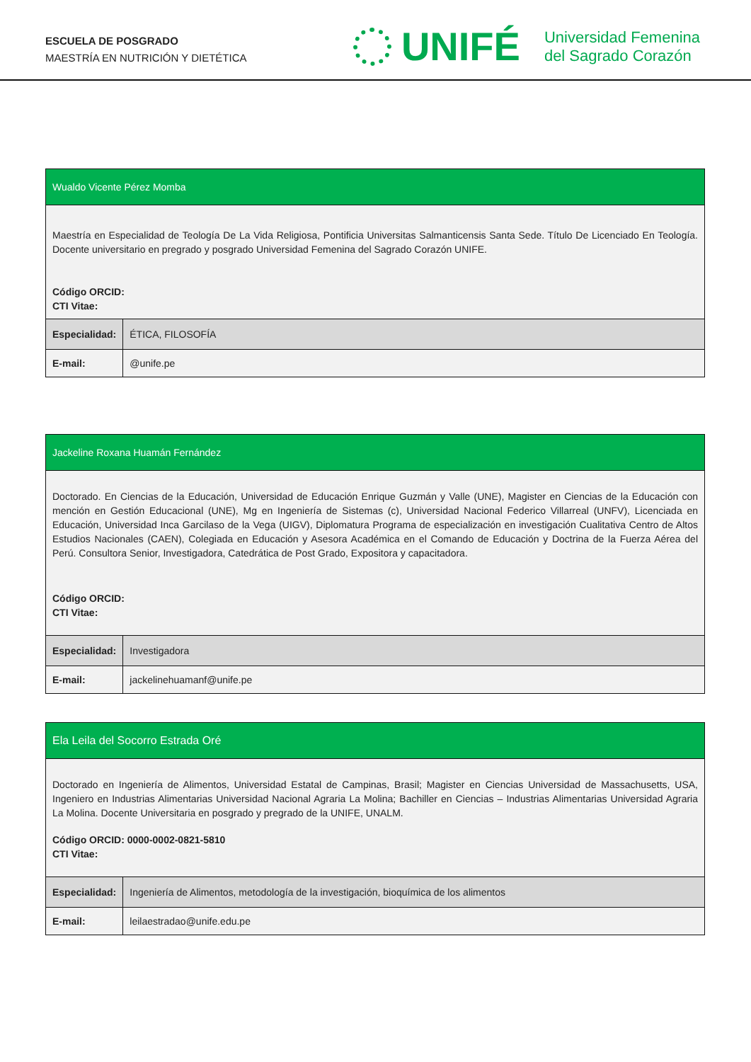ESCUELA DE POSGRADO
MAESTRÍA EN NUTRICIÓN Y DIETÉTICA
UNIFÉ
Universidad Femenina
del Sagrado Corazón
| Wualdo Vicente Pérez Momba | |
| Maestría en Especialidad de Teología De La Vida Religiosa, Pontificia Universitas Salmanticensis Santa Sede. Título De Licenciado En Teología. Docente universitario en pregrado y posgrado Universidad Femenina del Sagrado Corazón UNIFE. Código ORCID: CTI Vitae: | |
| Especialidad: | ÉTICA, FILOSOFÍA |
| E-mail: | @unife.pe |
| Jackeline Roxana Huamán Fernández | |
| Doctorado. En Ciencias de la Educación, Universidad de Educación Enrique Guzmán y Valle (UNE), Magister en Ciencias de la Educación con mención en Gestión Educacional (UNE), Mg en Ingeniería de Sistemas (c), Universidad Nacional Federico Villarreal (UNFV), Licenciada en Educación, Universidad Inca Garcilaso de la Vega (UIGV), Diplomatura Programa de especialización en investigación Cualitativa Centro de Altos Estudios Nacionales (CAEN), Colegiada en Educación y Asesora Académica en el Comando de Educación y Doctrina de la Fuerza Aérea del Perú. Consultora Senior, Investigadora, Catedrática de Post Grado, Expositora y capacitadora. Código ORCID: CTI Vitae: | |
| Especialidad: | Investigadora |
| E-mail: | jackelinehuamanf@unife.pe |
| Ela Leila del Socorro Estrada Oré | |
| Doctorado en Ingeniería de Alimentos, Universidad Estatal de Campinas, Brasil; Magister en Ciencias Universidad de Massachusetts, USA, Ingeniero en Industrias Alimentarias Universidad Nacional Agraria La Molina; Bachiller en Ciencias – Industrias Alimentarias Universidad Agraria La Molina. Docente Universitaria en posgrado y pregrado de la UNIFE, UNALM. Código ORCID: 0000-0002-0821-5810 CTI Vitae: | |
| Especialidad: | Ingeniería de Alimentos, metodología de la investigación, bioquímica de los alimentos |
| E-mail: | leilaestradao@unife.edu.pe |